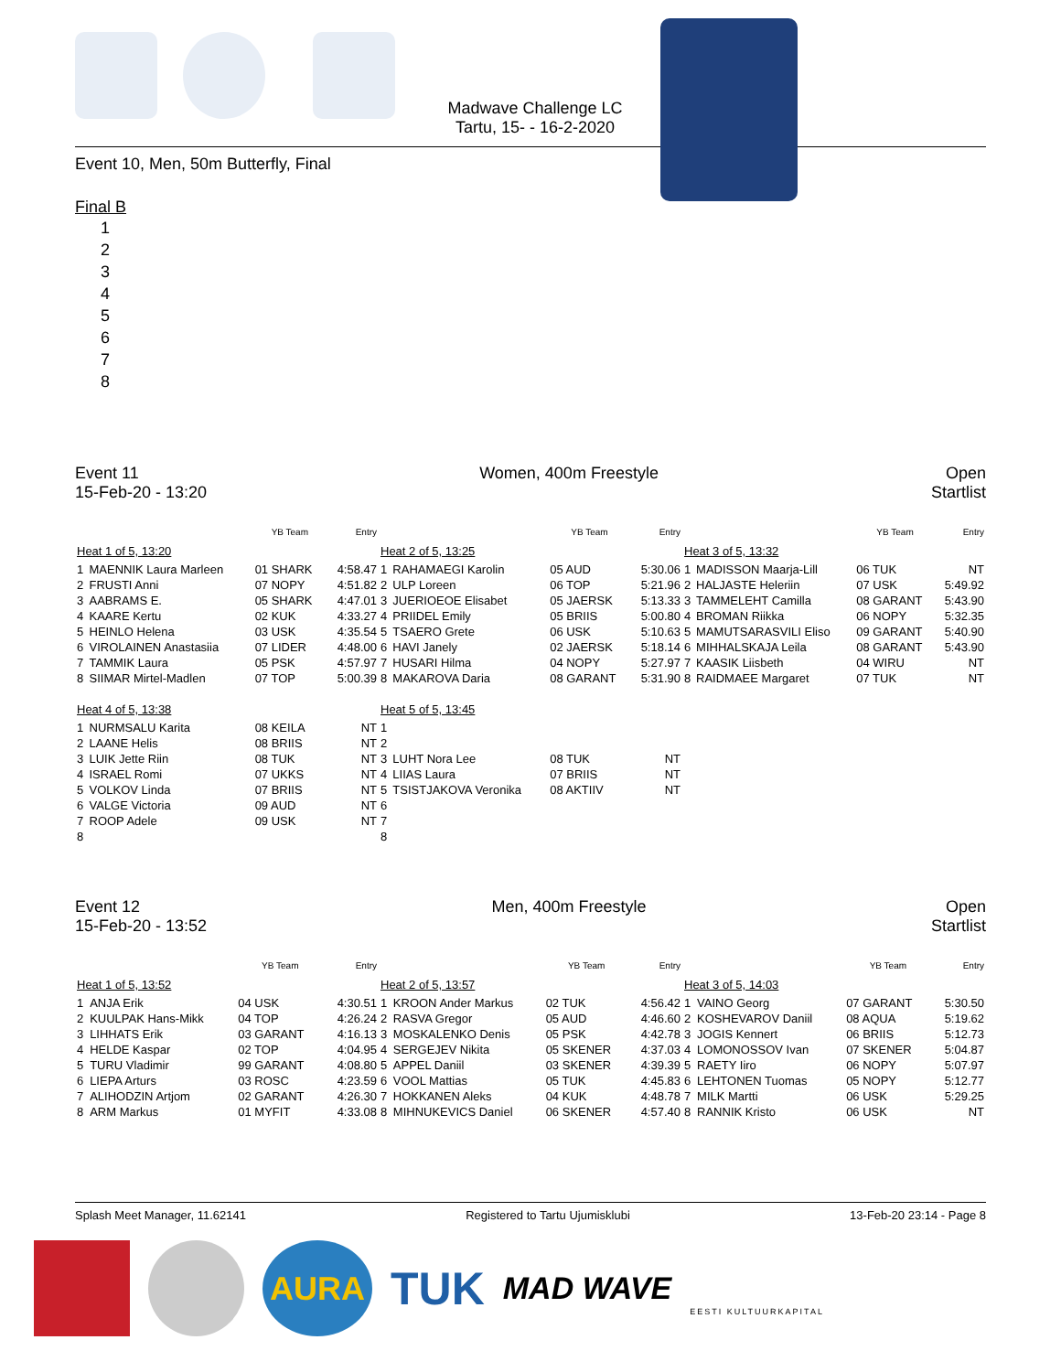Madwave Challenge LC
Tartu, 15- - 16-2-2020
Event 10, Men, 50m Butterfly, Final
Final B
1
2
3
4
5
6
7
8
Event 11
15-Feb-20 - 13:20 Women, 400m Freestyle Open
Startlist
| | | YB Team | Entry |
| --- | --- | --- | --- |
| Heat 1 of 5, 13:20 | | | |
| 1 | MAENNIK Laura Marleen | 01 SHARK | 4:58.47 |
| 2 | FRUSTI Anni | 07 NOPY | 4:51.82 |
| 3 | AABRAMS E. | 05 SHARK | 4:47.01 |
| 4 | KAARE Kertu | 02 KUK | 4:33.27 |
| 5 | HEINLO Helena | 03 USK | 4:35.54 |
| 6 | VIROLAINEN Anastasiia | 07 LIDER | 4:48.00 |
| 7 | TAMMIK Laura | 05 PSK | 4:57.97 |
| 8 | SIIMAR Mirtel-Madlen | 07 TOP | 5:00.39 |
| Heat 4 of 5, 13:38 | | | |
| 1 | NURMSALU Karita | 08 KEILA | NT |
| 2 | LAANE Helis | 08 BRIIS | NT |
| 3 | LUIK Jette Riin | 08 TUK | NT |
| 4 | ISRAEL Romi | 07 UKKS | NT |
| 5 | VOLKOV Linda | 07 BRIIS | NT |
| 6 | VALGE Victoria | 09 AUD | NT |
| 7 | ROOP Adele | 09 USK | NT |
| 8 | | | |
| | | YB Team | Entry |
| --- | --- | --- | --- |
| Heat 2 of 5, 13:25 | | | |
| 1 | RAHAMAEGI Karolin | 05 AUD | 5:30.06 |
| 2 | ULP Loreen | 06 TOP | 5:21.96 |
| 3 | JUERIOEOE Elisabet | 05 JAERSK | 5:13.33 |
| 4 | PRIIDEL Emily | 05 BRIIS | 5:00.80 |
| 5 | TSAERO Grete | 06 USK | 5:10.63 |
| 6 | HAVI Janely | 02 JAERSK | 5:18.14 |
| 7 | HUSARI Hilma | 04 NOPY | 5:27.97 |
| 8 | MAKAROVA Daria | 08 GARANT | 5:31.90 |
| Heat 5 of 5, 13:45 | | | |
| 1 | | | |
| 2 | | | |
| 3 | LUHT Nora Lee | 08 TUK | NT |
| 4 | LIIAS Laura | 07 BRIIS | NT |
| 5 | TSISTJAKOVA Veronika | 08 AKTIIV | NT |
| 6 | | | |
| 7 | | | |
| 8 | | | |
| | | YB Team | Entry |
| --- | --- | --- | --- |
| Heat 3 of 5, 13:32 | | | |
| 1 | MADISSON Maarja-Lill | 06 TUK | NT |
| 2 | HALJASTE Heleriin | 07 USK | 5:49.92 |
| 3 | TAMMELEHT Camilla | 08 GARANT | 5:43.90 |
| 4 | BROMAN Riikka | 06 NOPY | 5:32.35 |
| 5 | MAMUTSARASVILI Eliso | 09 GARANT | 5:40.90 |
| 6 | MIHHALSKAJA Leila | 08 GARANT | 5:43.90 |
| 7 | KAASIK Liisbeth | 04 WIRU | NT |
| 8 | RAIDMAEE Margaret | 07 TUK | NT |
Event 12
15-Feb-20 - 13:52 Men, 400m Freestyle Open
Startlist
| | | YB Team | Entry |
| --- | --- | --- | --- |
| Heat 1 of 5, 13:52 | | | |
| 1 | ANJA Erik | 04 USK | 4:30.51 |
| 2 | KUULPAK Hans-Mikk | 04 TOP | 4:26.24 |
| 3 | LIHHATS Erik | 03 GARANT | 4:16.13 |
| 4 | HELDE Kaspar | 02 TOP | 4:04.95 |
| 5 | TURU Vladimir | 99 GARANT | 4:08.80 |
| 6 | LIEPA Arturs | 03 ROSC | 4:23.59 |
| 7 | ALIHODZIN Artjom | 02 GARANT | 4:26.30 |
| 8 | ARM Markus | 01 MYFIT | 4:33.08 |
| | | YB Team | Entry |
| --- | --- | --- | --- |
| Heat 2 of 5, 13:57 | | | |
| 1 | KROON Ander Markus | 02 TUK | 4:56.42 |
| 2 | RASVA Gregor | 05 AUD | 4:46.60 |
| 3 | MOSKALENKO Denis | 05 PSK | 4:42.78 |
| 4 | SERGEJEV Nikita | 05 SKENER | 4:37.03 |
| 5 | APPEL Daniil | 03 SKENER | 4:39.39 |
| 6 | VOOL Mattias | 05 TUK | 4:45.83 |
| 7 | HOKKANEN Aleks | 04 KUK | 4:48.78 |
| 8 | MIHNUKEVICS Daniel | 06 SKENER | 4:57.40 |
| | | YB Team | Entry |
| --- | --- | --- | --- |
| Heat 3 of 5, 14:03 | | | |
| 1 | VAINO Georg | 07 GARANT | 5:30.50 |
| 2 | KOSHEVAROV Daniil | 08 AQUA | 5:19.62 |
| 3 | JOGIS Kennert | 06 BRIIS | 5:12.73 |
| 4 | LOMONOSSOV Ivan | 07 SKENER | 5:04.87 |
| 5 | RAETY Iiro | 06 NOPY | 5:07.97 |
| 6 | LEHTONEN Tuomas | 05 NOPY | 5:12.77 |
| 7 | MILK Martti | 06 USK | 5:29.25 |
| 8 | RANNIK Kristo | 06 USK | NT |
Splash Meet Manager, 11.62141 Registered to Tartu Ujumisklubi 13-Feb-20 23:14 - Page 8
AURA
TUK
MAD WAVE
EESTI KULTUURKAPITAL